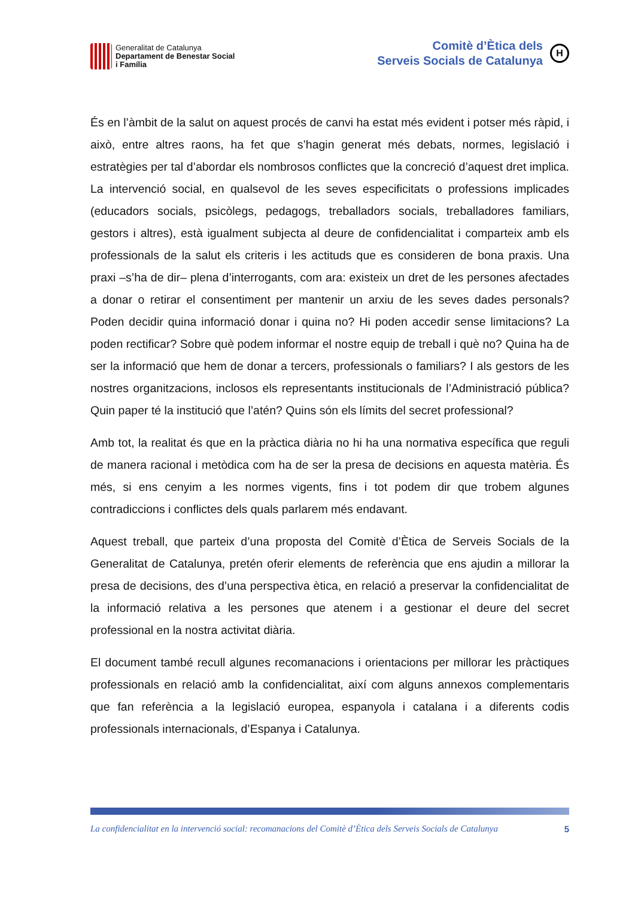Generalitat de Catalunya
Departament de Benestar Social
i Família
Comitè d’Ètica dels
Serveis Socials de Catalunya
H
És en l’àmbit de la salut on aquest procés de canvi ha estat més evident i potser més ràpid, i això, entre altres raons, ha fet que s’hagin generat més debats, normes, legislació i estratègies per tal d’abordar els nombrosos conflictes que la concreció d’aquest dret implica. La intervenció social, en qualsevol de les seves especificitats o professions implicades (educadors socials, psicòlegs, pedagogs, treballadors socials, treballadores familiars, gestors i altres), està igualment subjecta al deure de confidencialitat i comparteix amb els professionals de la salut els criteris i les actituds que es consideren de bona praxis. Una praxi –s’ha de dir– plena d’interrogants, com ara: existeix un dret de les persones afectades a donar o retirar el consentiment per mantenir un arxiu de les seves dades personals? Poden decidir quina informació donar i quina no? Hi poden accedir sense limitacions? La poden rectificar? Sobre què podem informar el nostre equip de treball i què no? Quina ha de ser la informació que hem de donar a tercers, professionals o familiars? I als gestors de les nostres organitzacions, inclosos els representants institucionals de l’Administració pública? Quin paper té la institució que l’atén? Quins són els límits del secret professional?
Amb tot, la realitat és que en la pràctica diària no hi ha una normativa específica que reguli de manera racional i metòdica com ha de ser la presa de decisions en aquesta matèria. És més, si ens cenyim a les normes vigents, fins i tot podem dir que trobem algunes contradiccions i conflictes dels quals parlarem més endavant.
Aquest treball, que parteix d’una proposta del Comitè d’Ètica de Serveis Socials de la Generalitat de Catalunya, pretén oferir elements de referència que ens ajudin a millorar la presa de decisions, des d’una perspectiva ètica, en relació a preservar la confidencialitat de la informació relativa a les persones que atenem i a gestionar el deure del secret professional en la nostra activitat diària.
El document també recull algunes recomanacions i orientacions per millorar les pràctiques professionals en relació amb la confidencialitat, així com alguns annexos complementaris que fan referència a la legislació europea, espanyola i catalana i a diferents codis professionals internacionals, d’Espanya i Catalunya.
La confidencialitat en la intervenció social: recomanacions del Comitè d’Ètica dels Serveis Socials de Catalunya 5